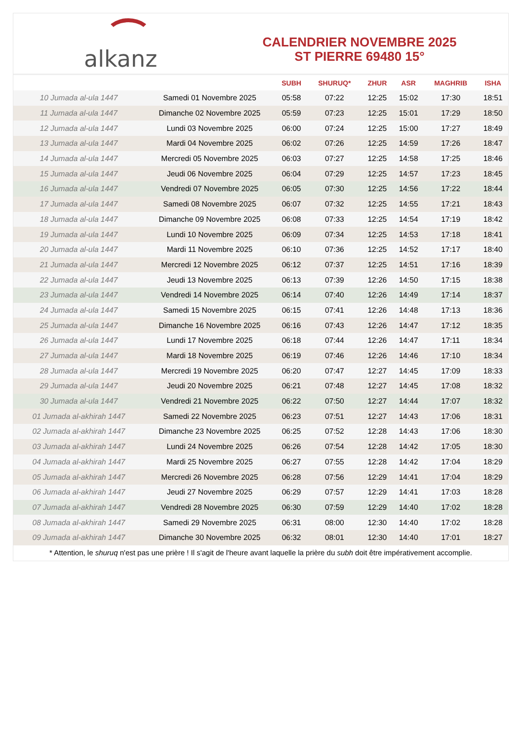alkanz
CALENDRIER NOVEMBRE 2025
ST PIERRE 69480 15°
| | | SUBH | SHURUQ* | ZHUR | ASR | MAGHRIB | ISHA |
| --- | --- | --- | --- | --- | --- | --- | --- |
| 10 Jumada al-ula 1447 | Samedi 01 Novembre 2025 | 05:58 | 07:22 | 12:25 | 15:02 | 17:30 | 18:51 |
| 11 Jumada al-ula 1447 | Dimanche 02 Novembre 2025 | 05:59 | 07:23 | 12:25 | 15:01 | 17:29 | 18:50 |
| 12 Jumada al-ula 1447 | Lundi 03 Novembre 2025 | 06:00 | 07:24 | 12:25 | 15:00 | 17:27 | 18:49 |
| 13 Jumada al-ula 1447 | Mardi 04 Novembre 2025 | 06:02 | 07:26 | 12:25 | 14:59 | 17:26 | 18:47 |
| 14 Jumada al-ula 1447 | Mercredi 05 Novembre 2025 | 06:03 | 07:27 | 12:25 | 14:58 | 17:25 | 18:46 |
| 15 Jumada al-ula 1447 | Jeudi 06 Novembre 2025 | 06:04 | 07:29 | 12:25 | 14:57 | 17:23 | 18:45 |
| 16 Jumada al-ula 1447 | Vendredi 07 Novembre 2025 | 06:05 | 07:30 | 12:25 | 14:56 | 17:22 | 18:44 |
| 17 Jumada al-ula 1447 | Samedi 08 Novembre 2025 | 06:07 | 07:32 | 12:25 | 14:55 | 17:21 | 18:43 |
| 18 Jumada al-ula 1447 | Dimanche 09 Novembre 2025 | 06:08 | 07:33 | 12:25 | 14:54 | 17:19 | 18:42 |
| 19 Jumada al-ula 1447 | Lundi 10 Novembre 2025 | 06:09 | 07:34 | 12:25 | 14:53 | 17:18 | 18:41 |
| 20 Jumada al-ula 1447 | Mardi 11 Novembre 2025 | 06:10 | 07:36 | 12:25 | 14:52 | 17:17 | 18:40 |
| 21 Jumada al-ula 1447 | Mercredi 12 Novembre 2025 | 06:12 | 07:37 | 12:25 | 14:51 | 17:16 | 18:39 |
| 22 Jumada al-ula 1447 | Jeudi 13 Novembre 2025 | 06:13 | 07:39 | 12:26 | 14:50 | 17:15 | 18:38 |
| 23 Jumada al-ula 1447 | Vendredi 14 Novembre 2025 | 06:14 | 07:40 | 12:26 | 14:49 | 17:14 | 18:37 |
| 24 Jumada al-ula 1447 | Samedi 15 Novembre 2025 | 06:15 | 07:41 | 12:26 | 14:48 | 17:13 | 18:36 |
| 25 Jumada al-ula 1447 | Dimanche 16 Novembre 2025 | 06:16 | 07:43 | 12:26 | 14:47 | 17:12 | 18:35 |
| 26 Jumada al-ula 1447 | Lundi 17 Novembre 2025 | 06:18 | 07:44 | 12:26 | 14:47 | 17:11 | 18:34 |
| 27 Jumada al-ula 1447 | Mardi 18 Novembre 2025 | 06:19 | 07:46 | 12:26 | 14:46 | 17:10 | 18:34 |
| 28 Jumada al-ula 1447 | Mercredi 19 Novembre 2025 | 06:20 | 07:47 | 12:27 | 14:45 | 17:09 | 18:33 |
| 29 Jumada al-ula 1447 | Jeudi 20 Novembre 2025 | 06:21 | 07:48 | 12:27 | 14:45 | 17:08 | 18:32 |
| 30 Jumada al-ula 1447 | Vendredi 21 Novembre 2025 | 06:22 | 07:50 | 12:27 | 14:44 | 17:07 | 18:32 |
| 01 Jumada al-akhirah 1447 | Samedi 22 Novembre 2025 | 06:23 | 07:51 | 12:27 | 14:43 | 17:06 | 18:31 |
| 02 Jumada al-akhirah 1447 | Dimanche 23 Novembre 2025 | 06:25 | 07:52 | 12:28 | 14:43 | 17:06 | 18:30 |
| 03 Jumada al-akhirah 1447 | Lundi 24 Novembre 2025 | 06:26 | 07:54 | 12:28 | 14:42 | 17:05 | 18:30 |
| 04 Jumada al-akhirah 1447 | Mardi 25 Novembre 2025 | 06:27 | 07:55 | 12:28 | 14:42 | 17:04 | 18:29 |
| 05 Jumada al-akhirah 1447 | Mercredi 26 Novembre 2025 | 06:28 | 07:56 | 12:29 | 14:41 | 17:04 | 18:29 |
| 06 Jumada al-akhirah 1447 | Jeudi 27 Novembre 2025 | 06:29 | 07:57 | 12:29 | 14:41 | 17:03 | 18:28 |
| 07 Jumada al-akhirah 1447 | Vendredi 28 Novembre 2025 | 06:30 | 07:59 | 12:29 | 14:40 | 17:02 | 18:28 |
| 08 Jumada al-akhirah 1447 | Samedi 29 Novembre 2025 | 06:31 | 08:00 | 12:30 | 14:40 | 17:02 | 18:28 |
| 09 Jumada al-akhirah 1447 | Dimanche 30 Novembre 2025 | 06:32 | 08:01 | 12:30 | 14:40 | 17:01 | 18:27 |
* Attention, le shuruq n'est pas une prière ! Il s'agit de l'heure avant laquelle la prière du subh doit être impérativement accomplie.